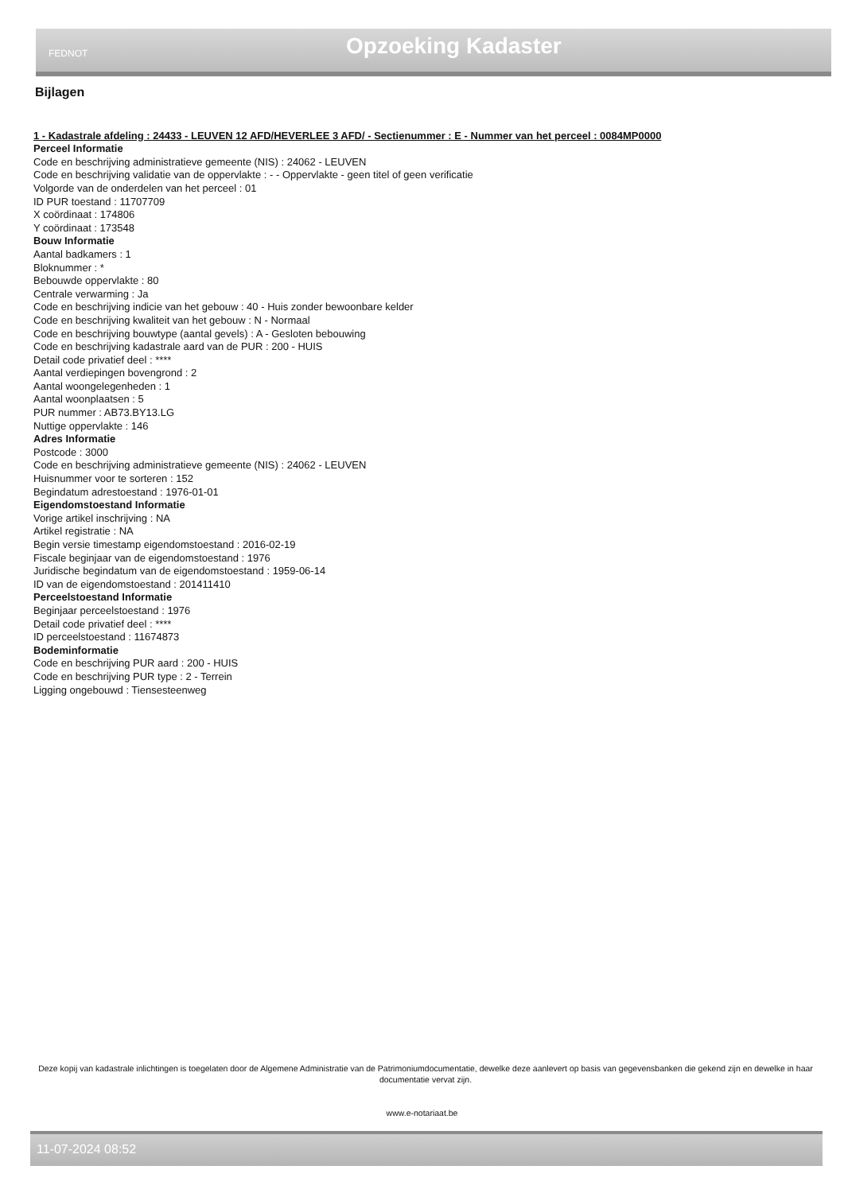FEDNOT Opzoeking Kadaster
Bijlagen
1 - Kadastrale afdeling : 24433 - LEUVEN 12 AFD/HEVERLEE 3 AFD/ - Sectienummer : E - Nummer van het perceel : 0084MP0000
Perceel Informatie
Code en beschrijving administratieve gemeente (NIS) : 24062 - LEUVEN
Code en beschrijving validatie van de oppervlakte : - - Oppervlakte - geen titel of geen verificatie
Volgorde van de onderdelen van het perceel : 01
ID PUR toestand : 11707709
X coördinaat : 174806
Y coördinaat : 173548
Bouw Informatie
Aantal badkamers : 1
Bloknummer : *
Bebouwde oppervlakte : 80
Centrale verwarming : Ja
Code en beschrijving indicie van het gebouw : 40 - Huis zonder bewoonbare kelder
Code en beschrijving kwaliteit van het gebouw : N - Normaal
Code en beschrijving bouwtype (aantal gevels) : A - Gesloten bebouwing
Code en beschrijving kadastrale aard van de PUR : 200 - HUIS
Detail code privatief deel : ****
Aantal verdiepingen bovengrond : 2
Aantal woongelegenheden : 1
Aantal woonplaatsen : 5
PUR nummer : AB73.BY13.LG
Nuttige oppervlakte : 146
Adres Informatie
Postcode : 3000
Code en beschrijving administratieve gemeente (NIS) : 24062 - LEUVEN
Huisnummer voor te sorteren : 152
Begindatum adrestoestand : 1976-01-01
Eigendomstoestand Informatie
Vorige artikel inschrijving : NA
Artikel registratie : NA
Begin versie timestamp eigendomstoestand : 2016-02-19
Fiscale beginjaar van de eigendomstoestand : 1976
Juridische begindatum van de eigendomstoestand : 1959-06-14
ID van de eigendomstoestand : 201411410
Perceelstoestand Informatie
Beginjaar perceelstoestand : 1976
Detail code privatief deel : ****
ID perceelstoestand : 11674873
Bodeminformatie
Code en beschrijving PUR aard : 200 - HUIS
Code en beschrijving PUR type : 2 - Terrein
Ligging ongebouwd : Tiensesteenweg
Deze kopij van kadastrale inlichtingen is toegelaten door de Algemene Administratie van de Patrimoniumdocumentatie, dewelke deze aanlevert op basis van gegevensbanken die gekend zijn en dewelke in haar documentatie vervat zijn.
www.e-notariaat.be
11-07-2024 08:52